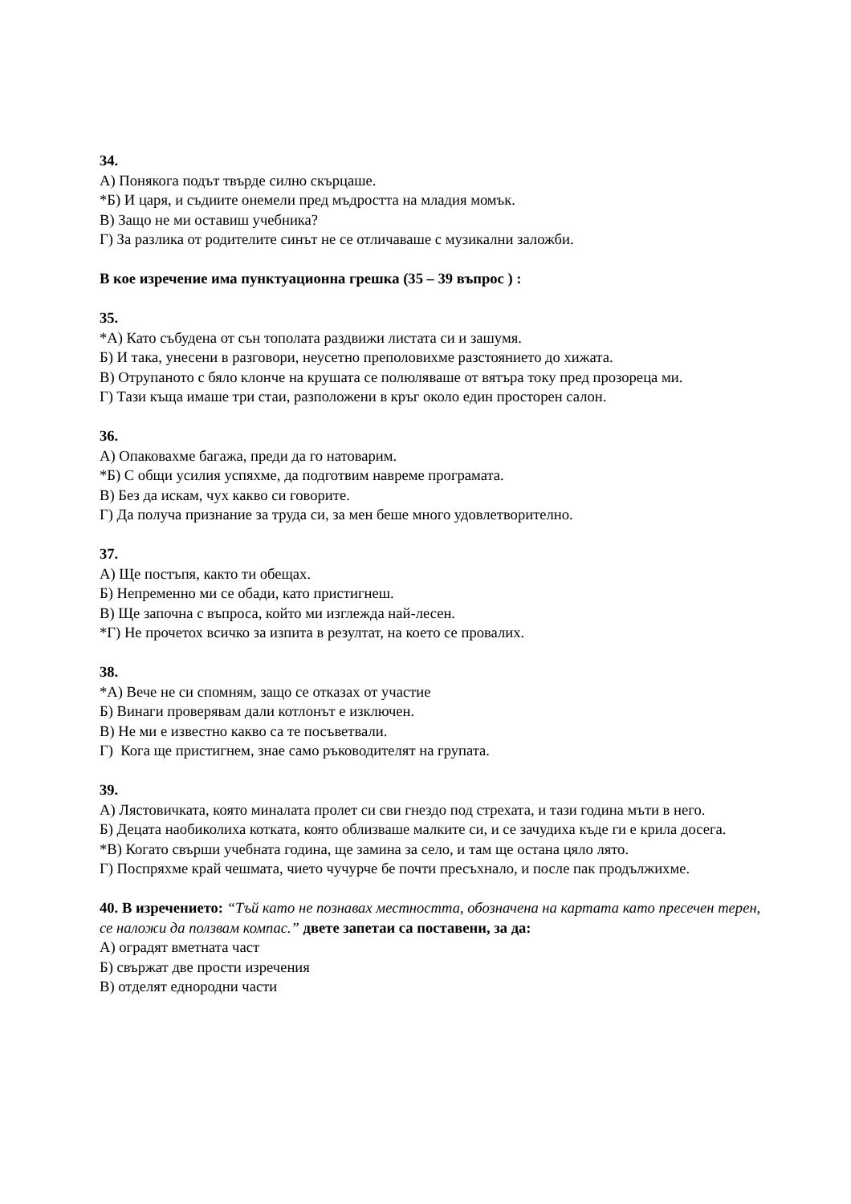34.
А) Понякога подът твърде силно скърцаше.
*Б) И царя, и съдиите онемели пред мъдростта на младия момък.
В) Защо не ми оставиш учебника?
Г) За разлика от родителите синът не се отличаваше с музикални заложби.
В кое изречение има пунктуационна грешка (35 – 39 въпрос ) :
35.
*А) Като събудена от сън тополата раздвижи листата си и зашумя.
Б) И така, унесени в разговори, неусетно преполовихме разстоянието до хижата.
В) Отрупаното с бяло клонче на крушата се полюляваше от вятъра току пред прозореца ми.
Г) Тази къща имаше три стаи, разположени в кръг около един просторен салон.
36.
А) Опаковахме багажа, преди да го натоварим.
*Б) С общи усилия успяхме, да подготвим навреме програмата.
В) Без да искам, чух какво си говорите.
Г) Да получа признание за труда си, за мен беше много удовлетворително.
37.
А) Ще постъпя, както ти обещах.
Б) Непременно ми се обади, като пристигнеш.
В) Ще започна с въпроса, който ми изглежда най-лесен.
*Г) Не прочетох всичко за изпита в резултат, на което се провалих.
38.
*А) Вече не си спомням, защо се отказах от участие
Б) Винаги проверявам дали котлонът е изключен.
В) Не ми е известно какво са те посъветвали.
Г) Кога ще пристигнем, знае само ръководителят на групата.
39.
А) Лястовичката, която миналата пролет си сви гнездо под стрехата, и тази година мъти в него.
Б) Децата наобиколиха котката, която облизваше малките си, и се зачудиха къде ги е крила досега.
*В) Когато свърши учебната година, ще замина за село, и там ще остана цяло лято.
Г) Поспряхме край чешмата, чието чучурче бе почти пресъхнало, и после пак продължихме.
40. В изречението: “Тъй като не познавах местността, обозначена на картата като пресечен терен, се наложи да ползвам компас.” двете запетаи са поставени, за да:
А) оградят вметната част
Б) свържат две прости изречения
В) отделят еднородни части